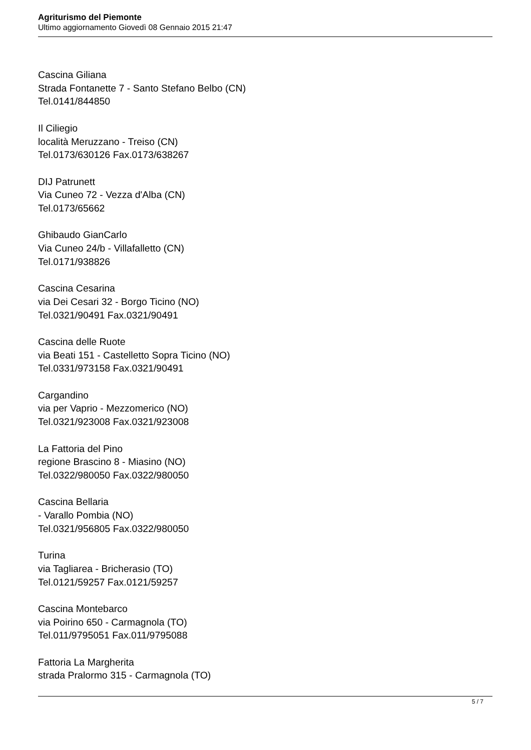Agriturismo del Piemonte
Ultimo aggiornamento Giovedì 08 Gennaio 2015 21:47
Cascina Giliana
Strada Fontanette 7 - Santo Stefano Belbo (CN)
Tel.0141/844850
Il Ciliegio
località Meruzzano - Treiso (CN)
Tel.0173/630126 Fax.0173/638267
DIJ Patrunett
Via Cuneo 72 - Vezza d'Alba (CN)
Tel.0173/65662
Ghibaudo GianCarlo
Via Cuneo 24/b - Villafalletto (CN)
Tel.0171/938826
Cascina Cesarina
via Dei Cesari 32 - Borgo Ticino (NO)
Tel.0321/90491 Fax.0321/90491
Cascina delle Ruote
via Beati 151 - Castelletto Sopra Ticino (NO)
Tel.0331/973158 Fax.0321/90491
Cargandino
via per Vaprio - Mezzomerico (NO)
Tel.0321/923008 Fax.0321/923008
La Fattoria del Pino
regione Brascino 8 - Miasino (NO)
Tel.0322/980050 Fax.0322/980050
Cascina Bellaria
- Varallo Pombia (NO)
Tel.0321/956805 Fax.0322/980050
Turina
via Tagliarea - Bricherasio (TO)
Tel.0121/59257 Fax.0121/59257
Cascina Montebarco
via Poirino 650 - Carmagnola (TO)
Tel.011/9795051 Fax.011/9795088
Fattoria La Margherita
strada Pralormo 315 - Carmagnola (TO)
5 / 7